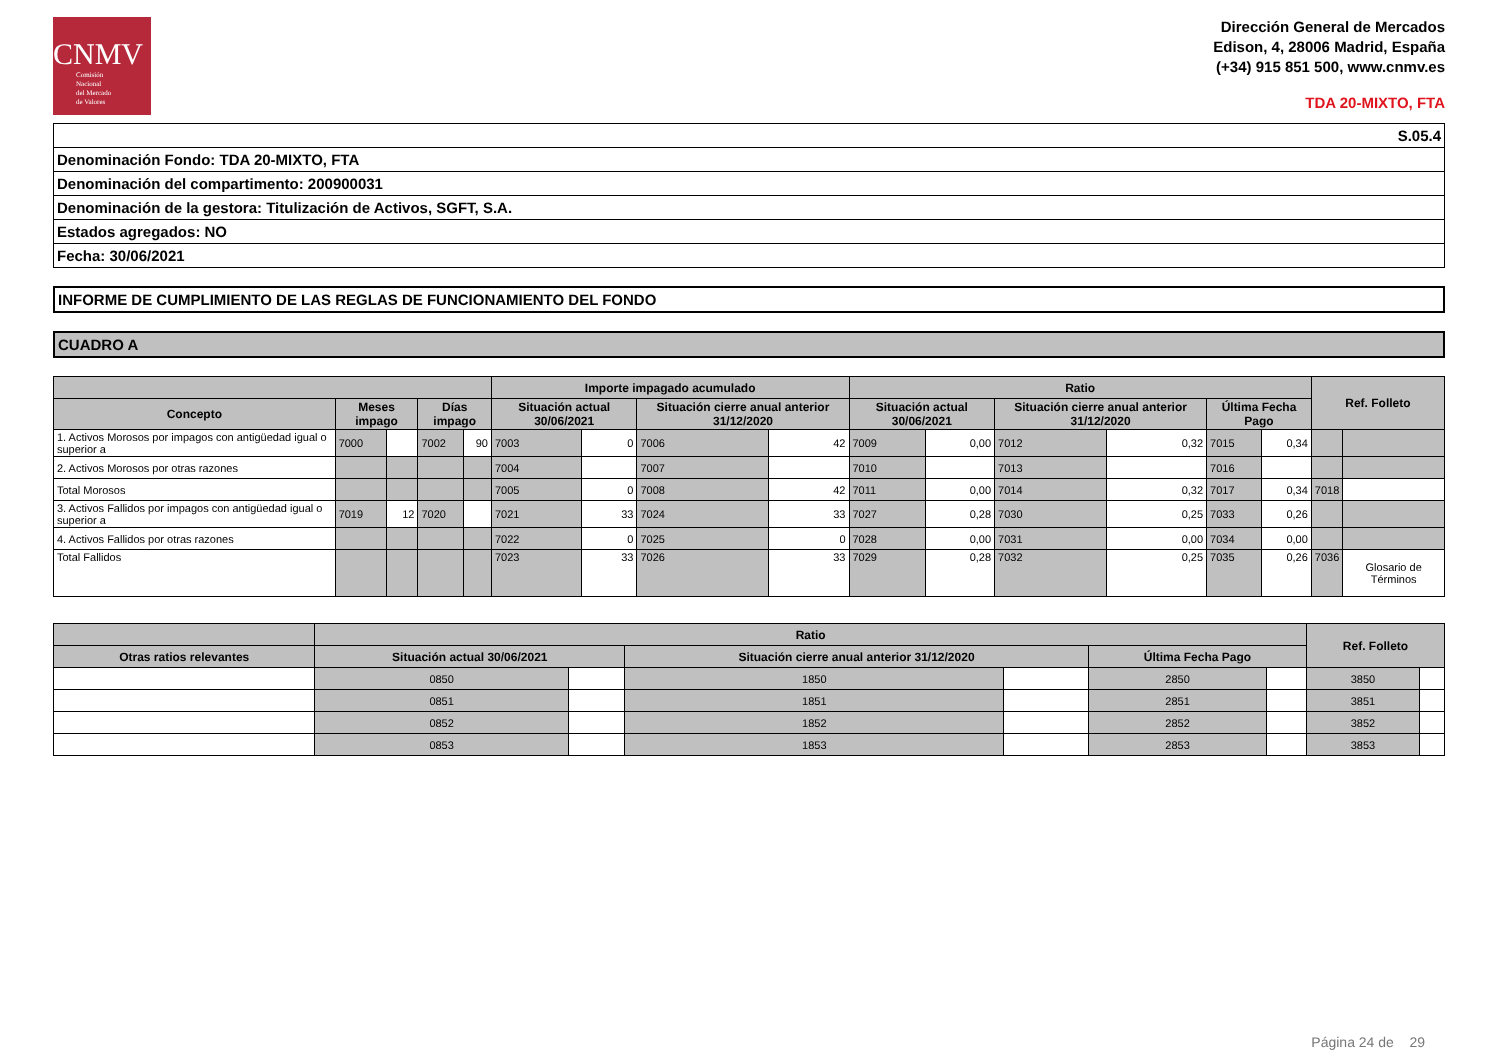CNMV
Comisión
Nacional
del Mercado
de Valores
Dirección General de Mercados
Edison, 4, 28006 Madrid, España
(+34) 915 851 500, www.cnmv.es
TDA 20-MIXTO, FTA
| S.05.4 |
| Denominación Fondo: TDA 20-MIXTO, FTA |
| Denominación del compartimento: 200900031 |
| Denominación de la gestora: Titulización de Activos, SGFT, S.A. |
| Estados agregados: NO |
| Fecha: 30/06/2021 |
INFORME DE CUMPLIMIENTO DE LAS REGLAS DE FUNCIONAMIENTO DEL FONDO
CUADRO A
| | | | | | Importe impagado acumulado | | | | Ratio | | | | | | Ref. Folleto | |
| --- | --- | --- | --- | --- | --- | --- | --- | --- | --- | --- | --- | --- | --- | --- | --- | --- |
| Concepto | Meses impago | | Días impago | | Situación actual 30/06/2021 | | Situación cierre anual anterior 31/12/2020 | | Situación actual 30/06/2021 | | Situación cierre anual anterior 31/12/2020 | | Última Fecha Pago | | | |
| 1. Activos Morosos por impagos con antigüedad igual o superior a | 7000 | | 7002 | 90 | 7003 | 0 | 7006 | 42 | 7009 | 0,00 | 7012 | 0,32 | 7015 | 0,34 | | |
| 2. Activos Morosos por otras razones | | | | | 7004 | | 7007 | | 7010 | | 7013 | | 7016 | | | |
| Total Morosos | | | | | 7005 | 0 | 7008 | 42 | 7011 | 0,00 | 7014 | 0,32 | 7017 | 0,34 | 7018 | |
| 3. Activos Fallidos por impagos con antigüedad igual o superior a | 7019 | 12 | 7020 | | 7021 | 33 | 7024 | 33 | 7027 | 0,28 | 7030 | 0,25 | 7033 | 0,26 | | |
| 4. Activos Fallidos por otras razones | | | | | 7022 | 0 | 7025 | 0 | 7028 | 0,00 | 7031 | 0,00 | 7034 | 0,00 | | |
| Total Fallidos | | | | | 7023 | 33 | 7026 | 33 | 7029 | 0,28 | 7032 | 0,25 | 7035 | 0,26 | 7036 | Glosario de Términos |
| | Ratio | | | | | | Ref. Folleto | |
| --- | --- | --- | --- | --- | --- | --- | --- | --- |
| Otras ratios relevantes | Situación actual 30/06/2021 | | Situación cierre anual anterior 31/12/2020 | | Última Fecha Pago | | | |
| | 0850 | | 1850 | | 2850 | | 3850 | |
| | 0851 | | 1851 | | 2851 | | 3851 | |
| | 0852 | | 1852 | | 2852 | | 3852 | |
| | 0853 | | 1853 | | 2853 | | 3853 | |
Página 24 de 29